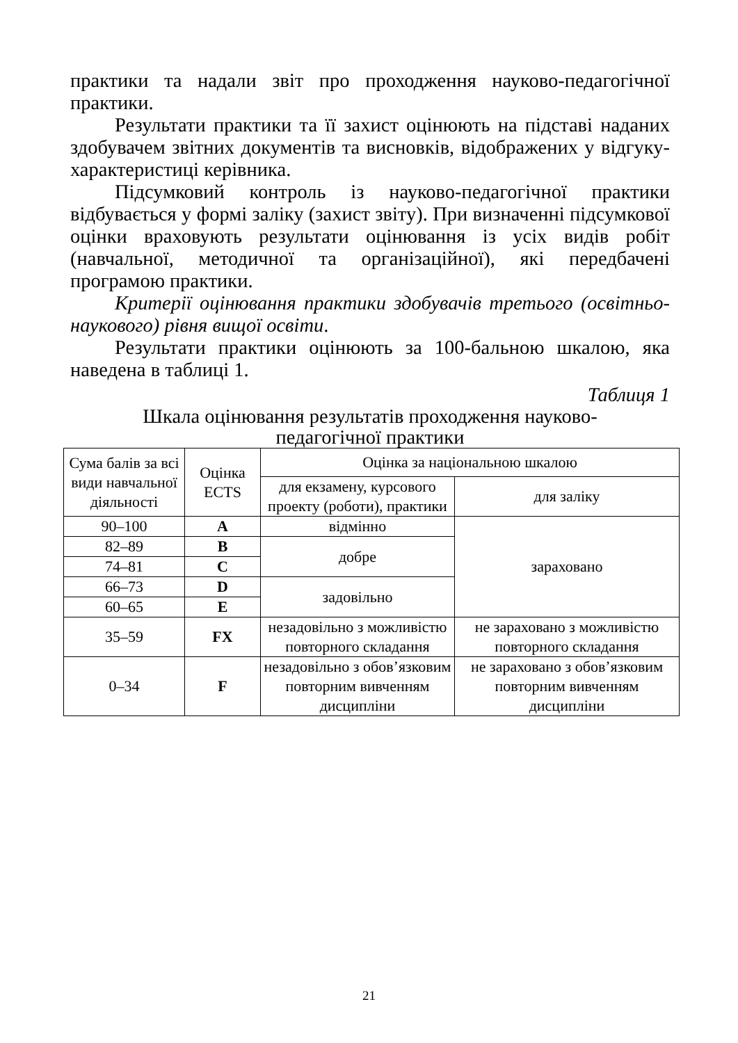практики та надали звіт про проходження науково-педагогічної практики.
Результати практики та її захист оцінюють на підставі наданих здобувачем звітних документів та висновків, відображених у відгуку-характеристиці керівника.
Підсумковий контроль із науково-педагогічної практики відбувається у формі заліку (захист звіту). При визначенні підсумкової оцінки враховують результати оцінювання із усіх видів робіт (навчальної, методичної та організаційної), які передбачені програмою практики.
Критерії оцінювання практики здобувачів третього (освітньо-наукового) рівня вищої освіти.
Результати практики оцінюють за 100-бальною шкалою, яка наведена в таблиці 1.
Таблиця 1
Шкала оцінювання результатів проходження науково-педагогічної практики
| Сума балів за всі види навчальної діяльності | Оцінка ECTS | Оцінка за національною шкалою | |
| | | для екзамену, курсового проекту (роботи), практики | для заліку |
| 90–100 | A | відмінно | зараховано |
| 82–89 | B | добре | |
| 74–81 | C | | |
| 66–73 | D | задовільно | |
| 60–65 | E | | |
| 35–59 | FX | незадовільно з можливістю повторного складання | не зараховано з можливістю повторного складання |
| 0–34 | F | незадовільно з обов’язковим повторним вивченням дисципліни | не зараховано з обов’язковим повторним вивченням дисципліни |
21